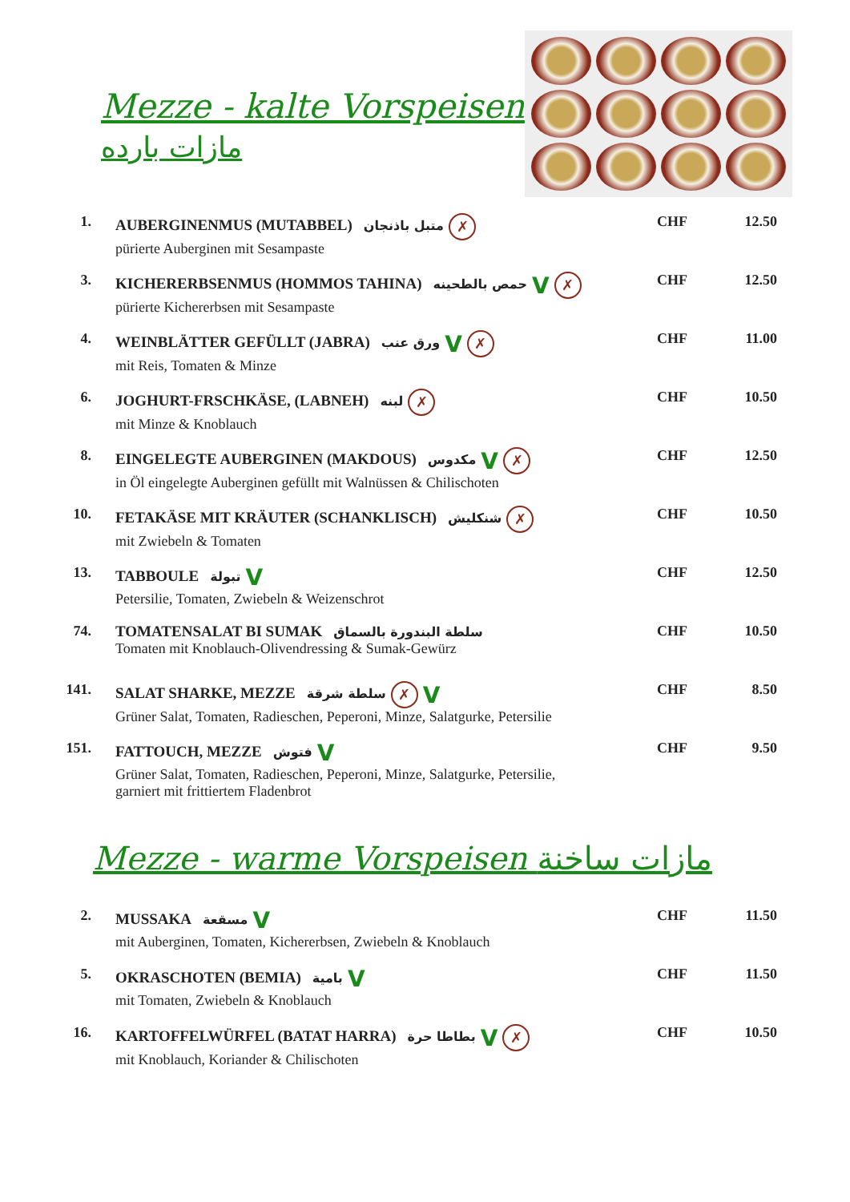Mezze - kalte Vorspeisen
مازات بارده
| 1. | AUBERGINENMUS (MUTABBEL) متبل باذنجان ✗ pürierte Auberginen mit Sesampaste | CHF | 12.50 |
| 3. | KICHERERBSENMUS (HOMMOS TAHINA) حمص بالطحينه V ✗ pürierte Kichererbsen mit Sesampaste | CHF | 12.50 |
| 4. | WEINBLÄTTER GEFÜLLT (JABRA) ورق عنب V ✗ mit Reis, Tomaten & Minze | CHF | 11.00 |
| 6. | JOGHURT-FRSCHKÄSE, (LABNEH) لبنه ✗ mit Minze & Knoblauch | CHF | 10.50 |
| 8. | EINGELEGTE AUBERGINEN (MAKDOUS) مكدوس V ✗ in Öl eingelegte Auberginen gefüllt mit Walnüssen & Chilischoten | CHF | 12.50 |
| 10. | FETAKÄSE MIT KRÄUTER (SCHANKLISCH) شنكليش ✗ mit Zwiebeln & Tomaten | CHF | 10.50 |
| 13. | TABBOULE تبولة V Petersilie, Tomaten, Zwiebeln & Weizenschrot | CHF | 12.50 |
| 74. | TOMATENSALAT BI SUMAK سلطة البندورة بالسماق Tomaten mit Knoblauch-Olivendressing & Sumak-Gewürz | CHF | 10.50 |
| 141. | SALAT SHARKE, MEZZE سلطة شرقة ✗ V Grüner Salat, Tomaten, Radieschen, Peperoni, Minze, Salatgurke, Petersilie | CHF | 8.50 |
| 151. | FATTOUCH, MEZZE فتوش V Grüner Salat, Tomaten, Radieschen, Peperoni, Minze, Salatgurke, Petersilie, garniert mit frittiertem Fladenbrot | CHF | 9.50 |
Mezze - warme Vorspeisen مازات ساخنة
| 2. | MUSSAKA مسقعة V mit Auberginen, Tomaten, Kichererbsen, Zwiebeln & Knoblauch | CHF | 11.50 |
| 5. | OKRASCHOTEN (BEMIA) بامية V mit Tomaten, Zwiebeln & Knoblauch | CHF | 11.50 |
| 16. | KARTOFFELWÜRFEL (BATAT HARRA) بطاطا حرة V ✗ mit Knoblauch, Koriander & Chilischoten | CHF | 10.50 |